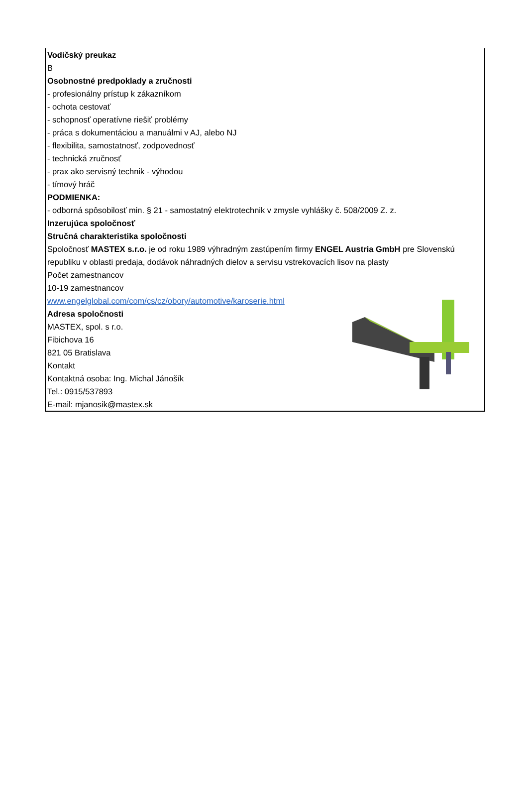Vodičský preukaz
B
Osobnostné predpoklady a zručnosti
- profesionálny prístup k zákazníkom
- ochota cestovať
- schopnosť operatívne riešiť problémy
- práca s dokumentáciou a manuálmi v AJ, alebo NJ
- flexibilita, samostatnosť, zodpovednosť
- technická zručnosť
- prax ako servisný technik - výhodou
- tímový hráč
PODMIENKA:
- odborná spôsobilosť min. § 21 - samostatný elektrotechnik v zmysle vyhlášky č. 508/2009 Z. z.
Inzerujúca spoločnosť
Stručná charakteristika spoločnosti
Spoločnosť MASTEX s.r.o. je od roku 1989 výhradným zastúpením firmy ENGEL Austria GmbH pre Slovenskú republiku v oblasti predaja, dodávok náhradných dielov a servisu vstrekovacích lisov na plasty
Počet zamestnancov
10-19 zamestnancov
www.engelglobal.com/com/cs/cz/obory/automotive/karoserie.html
Adresa spoločnosti
MASTEX, spol. s r.o.
Fibichova 16
821 05 Bratislava
Kontakt
Kontaktná osoba: Ing. Michal Jánošík
Tel.: 0915/537893
E-mail: mjanosik@mastex.sk